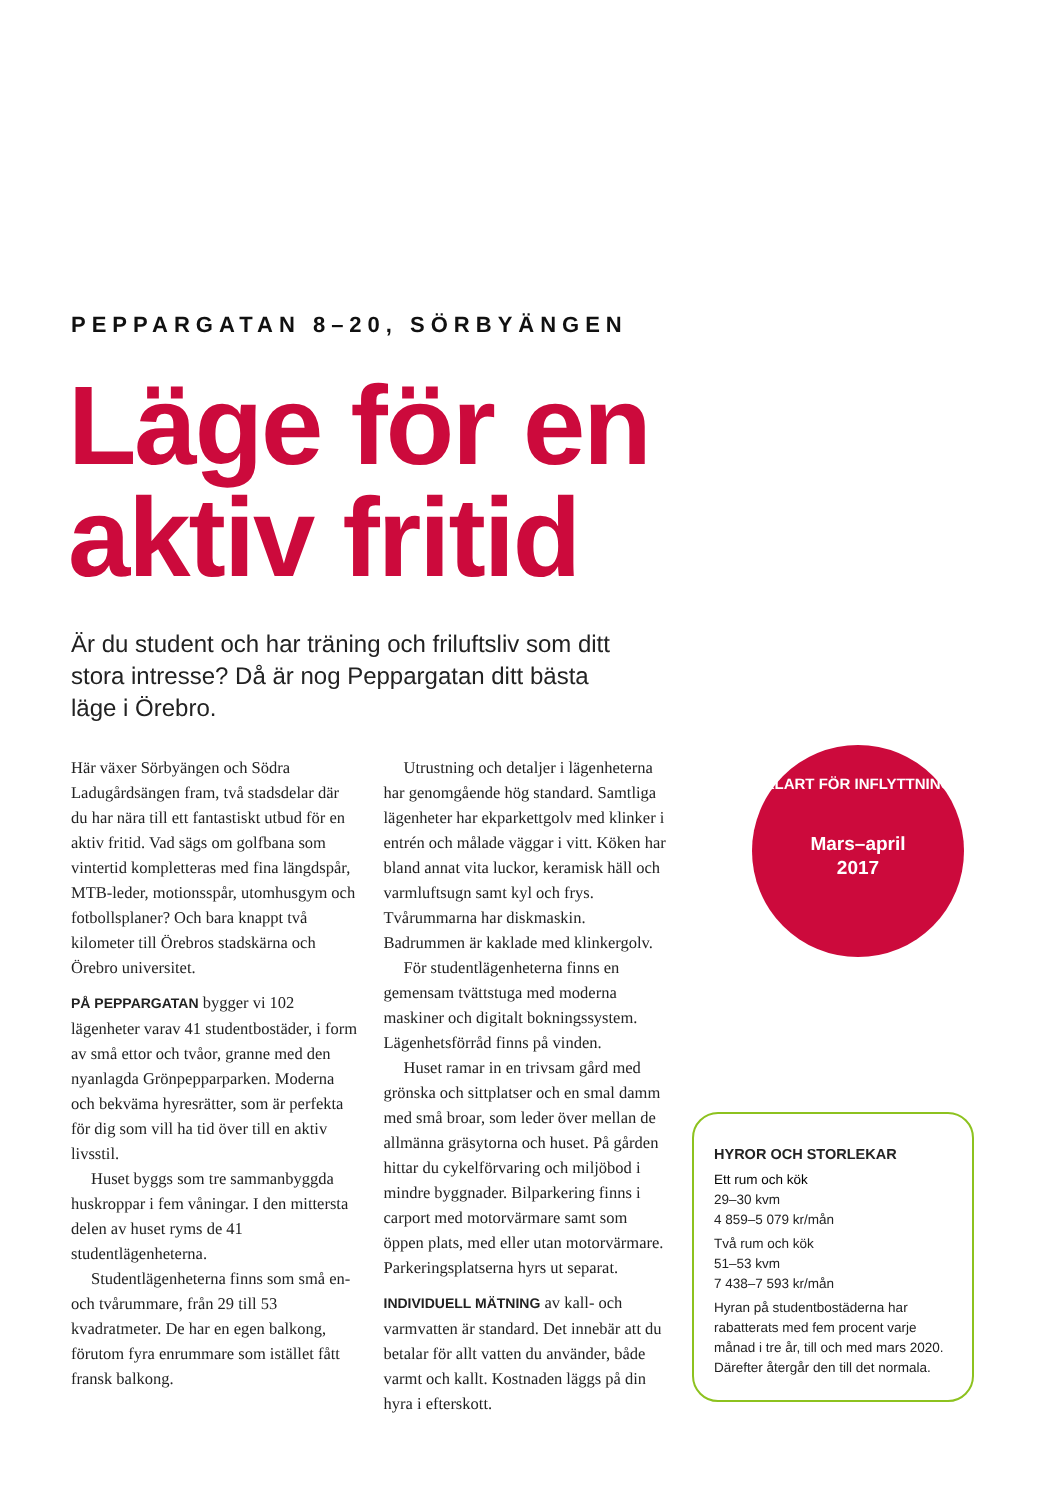PEPPARGATAN 8–20, SÖRBYÄNGEN
Läge för en
aktiv fritid
Är du student och har träning och friluftsliv som ditt stora intresse? Då är nog Peppargatan ditt bästa läge i Örebro.
Här växer Sörbyängen och Södra Ladugårdsängen fram, två stadsdelar där du har nära till ett fantastiskt utbud för en aktiv fritid. Vad sägs om golfbana som vintertid kompletteras med fina längdspår, MTB-leder, motionsspår, utomhusgym och fotbollsplaner? Och bara knappt två kilometer till Örebros stadskärna och Örebro universitet.
PÅ PEPPARGATAN bygger vi 102 lägenheter varav 41 studentbostäder, i form av små ettor och tvåor, granne med den nyanlagda Grönpepparparken. Moderna och bekväma hyresrätter, som är perfekta för dig som vill ha tid över till en aktiv livsstil.
Huset byggs som tre sammanbyggda huskroppar i fem våningar. I den mittersta delen av huset ryms de 41 studentlägenheterna.
Studentlägenheterna finns som små en- och tvårummare, från 29 till 53 kvadratmeter. De har en egen balkong, förutom fyra enrummare som istället fått fransk balkong.
Utrustning och detaljer i lägenheterna har genomgående hög standard. Samtliga lägenheter har ekparkettgolv med klinker i entrén och målade väggar i vitt. Köken har bland annat vita luckor, keramisk häll och varmluftsugn samt kyl och frys. Tvårummarna har diskmaskin. Badrummen är kaklade med klinkergolv.
För studentlägenheterna finns en gemensam tvättstuga med moderna maskiner och digitalt bokningssystem. Lägenhetsförråd finns på vinden.
Huset ramar in en trivsam gård med grönska och sittplatser och en smal damm med små broar, som leder över mellan de allmänna gräsytorna och huset. På gården hittar du cykelförvaring och miljöbod i mindre byggnader. Bilparkering finns i carport med motorvärmare samt som öppen plats, med eller utan motorvärmare. Parkeringsplatserna hyrs ut separat.
INDIVIDUELL MÄTNING av kall- och varmvatten är standard. Det innebär att du betalar för allt vatten du använder, både varmt och kallt. Kostnaden läggs på din hyra i efterskott.
KLART FÖR INFLYTTNING
Mars–april
2017
HYROR OCH STORLEKAR
Ett rum och kök
29–30 kvm
4 859–5 079 kr/mån
Två rum och kök
51–53 kvm
7 438–7 593 kr/mån
Hyran på studentbostäderna har rabatterats med fem procent varje månad i tre år, till och med mars 2020. Därefter återgår den till det normala.